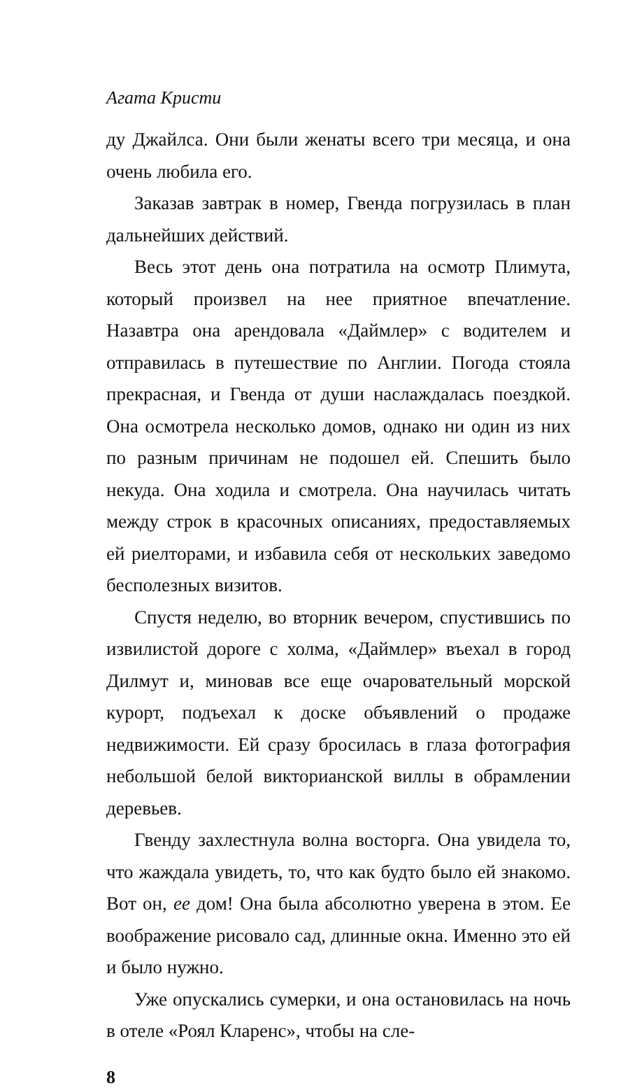Агата Кристи
ду Джайлса. Они были женаты всего три месяца, и она очень любила его.
Заказав завтрак в номер, Гвенда погрузилась в план дальнейших действий.
Весь этот день она потратила на осмотр Плимута, который произвел на нее приятное впечатление. Назавтра она арендовала «Даймлер» с водителем и отправилась в путешествие по Англии. Погода стояла прекрасная, и Гвенда от души наслаждалась поездкой. Она осмотрела несколько домов, однако ни один из них по разным причинам не подошел ей. Спешить было некуда. Она ходила и смотрела. Она научилась читать между строк в красочных описаниях, предоставляемых ей риелторами, и избавила себя от нескольких заведомо бесполезных визитов.
Спустя неделю, во вторник вечером, спустившись по извилистой дороге с холма, «Даймлер» въехал в город Дилмут и, миновав все еще очаровательный морской курорт, подъехал к доске объявлений о продаже недвижимости. Ей сразу бросилась в глаза фотография небольшой белой викторианской виллы в обрамлении деревьев.
Гвенду захлестнула волна восторга. Она увидела то, что жаждала увидеть, то, что как будто было ей знакомо. Вот он, ее дом! Она была абсолютно уверена в этом. Ее воображение рисовало сад, длинные окна. Именно это ей и было нужно.
Уже опускались сумерки, и она остановилась на ночь в отеле «Роял Кларенс», чтобы на сле-
8